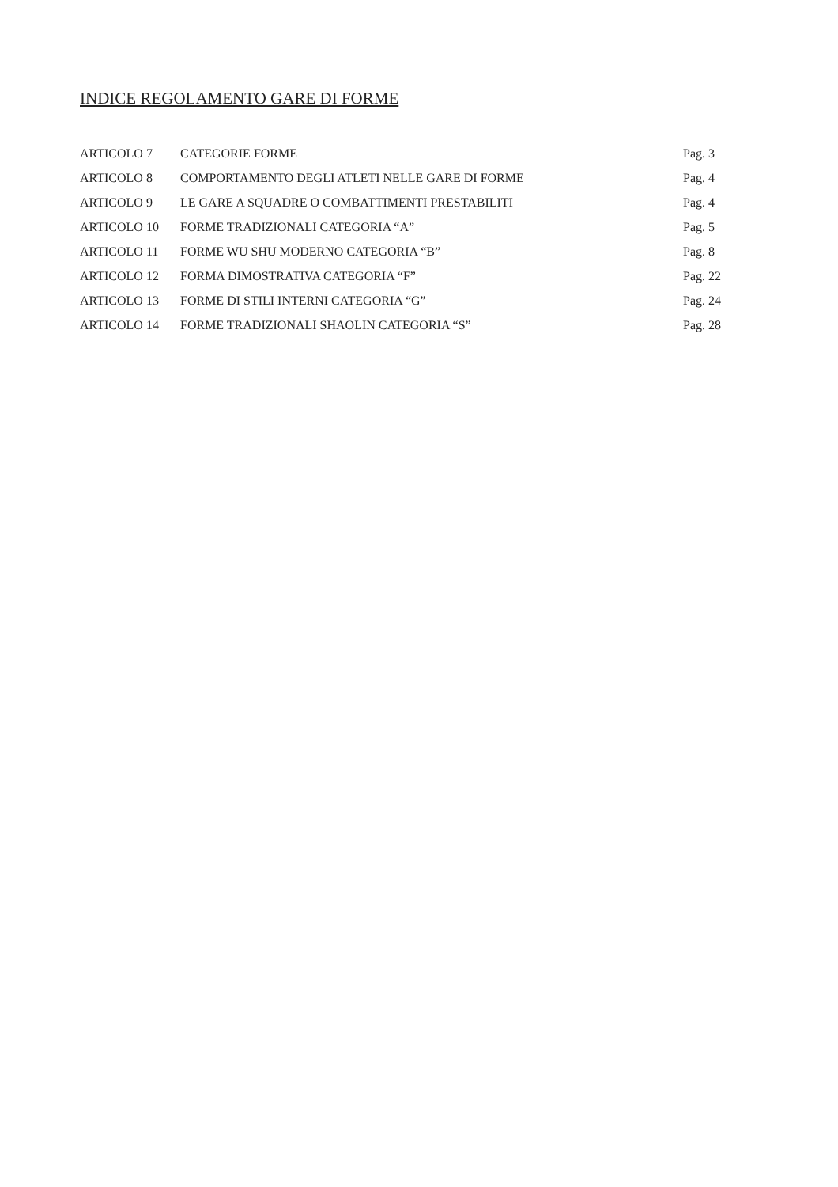INDICE REGOLAMENTO GARE DI FORME
| ARTICOLO 7 | CATEGORIE FORME | Pag. 3 |
| ARTICOLO 8 | COMPORTAMENTO DEGLI ATLETI NELLE GARE DI FORME | Pag. 4 |
| ARTICOLO 9 | LE GARE A SQUADRE O COMBATTIMENTI PRESTABILITI | Pag. 4 |
| ARTICOLO 10 | FORME TRADIZIONALI CATEGORIA “A” | Pag. 5 |
| ARTICOLO 11 | FORME WU SHU MODERNO CATEGORIA “B” | Pag. 8 |
| ARTICOLO 12 | FORMA DIMOSTRATIVA CATEGORIA “F” | Pag. 22 |
| ARTICOLO 13 | FORME DI STILI INTERNI CATEGORIA “G” | Pag. 24 |
| ARTICOLO 14 | FORME TRADIZIONALI SHAOLIN CATEGORIA “S” | Pag. 28 |